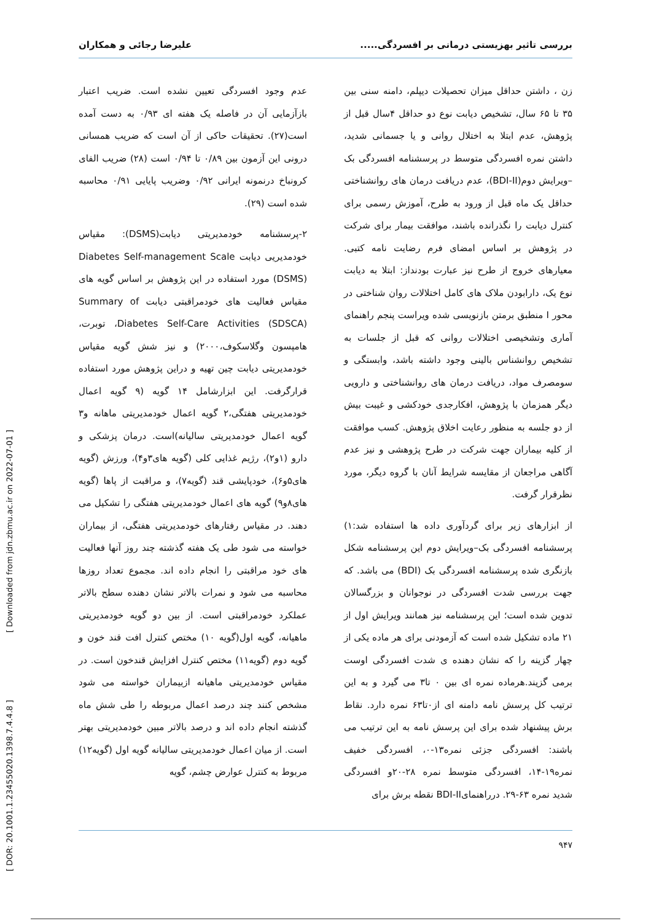بررسی تاثیر بهزیستی درمانی بر افسردگی..... علیرضا رجائی و همکاران
زن ، داشتن حداقل میزان تحصیلات دیپلم، دامنه سنی بین ۳۵ تا ۶۵ سال، تشخیص دیابت نوع دو حداقل ۴سال قبل از پژوهش، عدم ابتلا به اختلال روانی و یا جسمانی شدید، داشتن نمره افسردگی متوسط در پرسشنامه افسردگی بک –ویرایش دوم(BDI-II)، عدم دریافت درمان های روانشناختی حداقل یک ماه قبل از ورود به طرح، آموزش رسمی برای کنترل دیابت را نگذرانده باشند، موافقت بیمار برای شرکت در پژوهش بر اساس امضای فرم رضایت نامه کتبی. معیارهای خروج از طرح نیز عبارت بودنداز: ابتلا به دیابت نوع یک، دارابودن ملاک های کامل اختلالات روان شناختی در محور I منطبق برمتن بازنویسی شده ویراست پنجم راهنمای آماری وتشخیصی اختلالات روانی که قبل از جلسات به تشخیص روانشناس بالینی وجود داشته باشد، وابستگی و سومصرف مواد، دریافت درمان های روانشناختی و دارویی دیگر همزمان با پژوهش، افکارجدی خودکشی و غیبت بیش از دو جلسه به منظور رعایت اخلاق پژوهش. کسب موافقت از کلیه بیماران جهت شرکت در طرح پژوهشی و نیز عدم آگاهی مراجعان از مقایسه شرایط آنان با گروه دیگر، مورد نظرقرار گرفت.
از ابزارهای زیر برای گردآوری داده ها استفاده شد:۱) پرسشنامه افسردگی بک–ویرایش دوم این پرسشنامه شکل بازنگری شده پرسشنامه افسردگی بک (BDI) می باشد. که جهت بررسی شدت افسردگی در نوجوانان و بزرگسالان تدوین شده است؛ این پرسشنامه نیز همانند ویرایش اول از ۲۱ ماده تشکیل شده است که آزمودنی برای هر ماده یکی از چهار گزینه را که نشان دهنده ی شدت افسردگی اوست برمی گزیند.هرماده نمره ای بین ۰ تا۳ می گیرد و به این ترتیب کل پرسش نامه دامنه ای از۰تا۶۳ نمره دارد. نقاط برش پیشنهاد شده برای این پرسش نامه به این ترتیب می باشند: افسردگی جزئی نمره۱۳-۰، افسردگی خفیف نمره۱۹-۱۴، افسردگی متوسط نمره ۲۸-۲۰و افسردگی شدید نمره ۶۳-۲۹. درراهنمایBDI-II نقطه برش برای
عدم وجود افسردگی تعیین نشده است. ضریب اعتبار بازآزمایی آن در فاصله یک هفته ای ۰/۹۳ به دست آمده است(۲۷). تحقیقات حاکی از آن است که ضریب همسانی درونی این آزمون بین ۰/۸۹ تا ۰/۹۴ است (۲۸) ضریب الفای کرونباخ درنمونه ایرانی ۰/۹۲ وضریب پایایی ۰/۹۱ محاسبه شده است (۲۹).
۲-پرسشنامه خودمدیریتی دیابت(DSMS): مقیاس خودمدیریی دیابت Diabetes Self-management Scale (DSMS) مورد استفاده در این پژوهش بر اساس گویه های مقیاس فعالیت های خودمراقبتی دیابت Summary of Diabetes Self-Care Activities (SDSCA)، توبرت، هامپسون وگلاسکوف،۲۰۰۰) و نیز شش گویه مقیاس خودمدیریتی دیابت چین تهیه و دراین پژوهش مورد استفاده قرارگرفت. این ابزارشامل ۱۴ گویه (۹ گویه اعمال خودمدیریتی هفتگی،۲ گویه اعمال خودمدیریتی ماهانه و۳ گویه اعمال خودمدیریتی سالیانه)است. درمان پزشکی و دارو (۱و۲)، رژیم غذایی کلی (گویه های۳و۴)، ورزش (گویه های۵و۶)، خودپایشی قند (گویه۷)، و مراقبت از پاها (گویه های۸و۹) گویه های اعمال خودمدیریتی هفتگی را تشکیل می دهند. در مقیاس رفتارهای خودمدیریتی هفتگی، از بیماران خواسته می شود طی یک هفته گذشته چند روز آنها فعالیت های خود مراقبتی را انجام داده اند. مجموع تعداد روزها محاسبه می شود و نمرات بالاتر نشان دهنده سطح بالاتر عملکرد خودمراقبتی است. از بین دو گویه خودمدیریتی ماهیانه، گویه اول(گویه ۱۰) مختص کنترل افت قند خون و گویه دوم (گویه۱۱) مختص کنترل افزایش قندخون است. در مقیاس خودمدیریتی ماهیانه ازبیماران خواسته می شود مشخص کنند چند درصد اعمال مربوطه را طی شش ماه گذشته انجام داده اند و درصد بالاتر مبین خودمدیریتی بهتر است. از میان اعمال خودمدیریتی سالیانه گویه اول (گویه۱۲) مربوط به کنترل عوارض چشم، گویه
۹۴۷
[ Downloaded from jdn.zbmu.ac.ir on 2022-07-01 ]
[ DOR: 20.1001.1.23455020.1398.7.4.4.8 ]